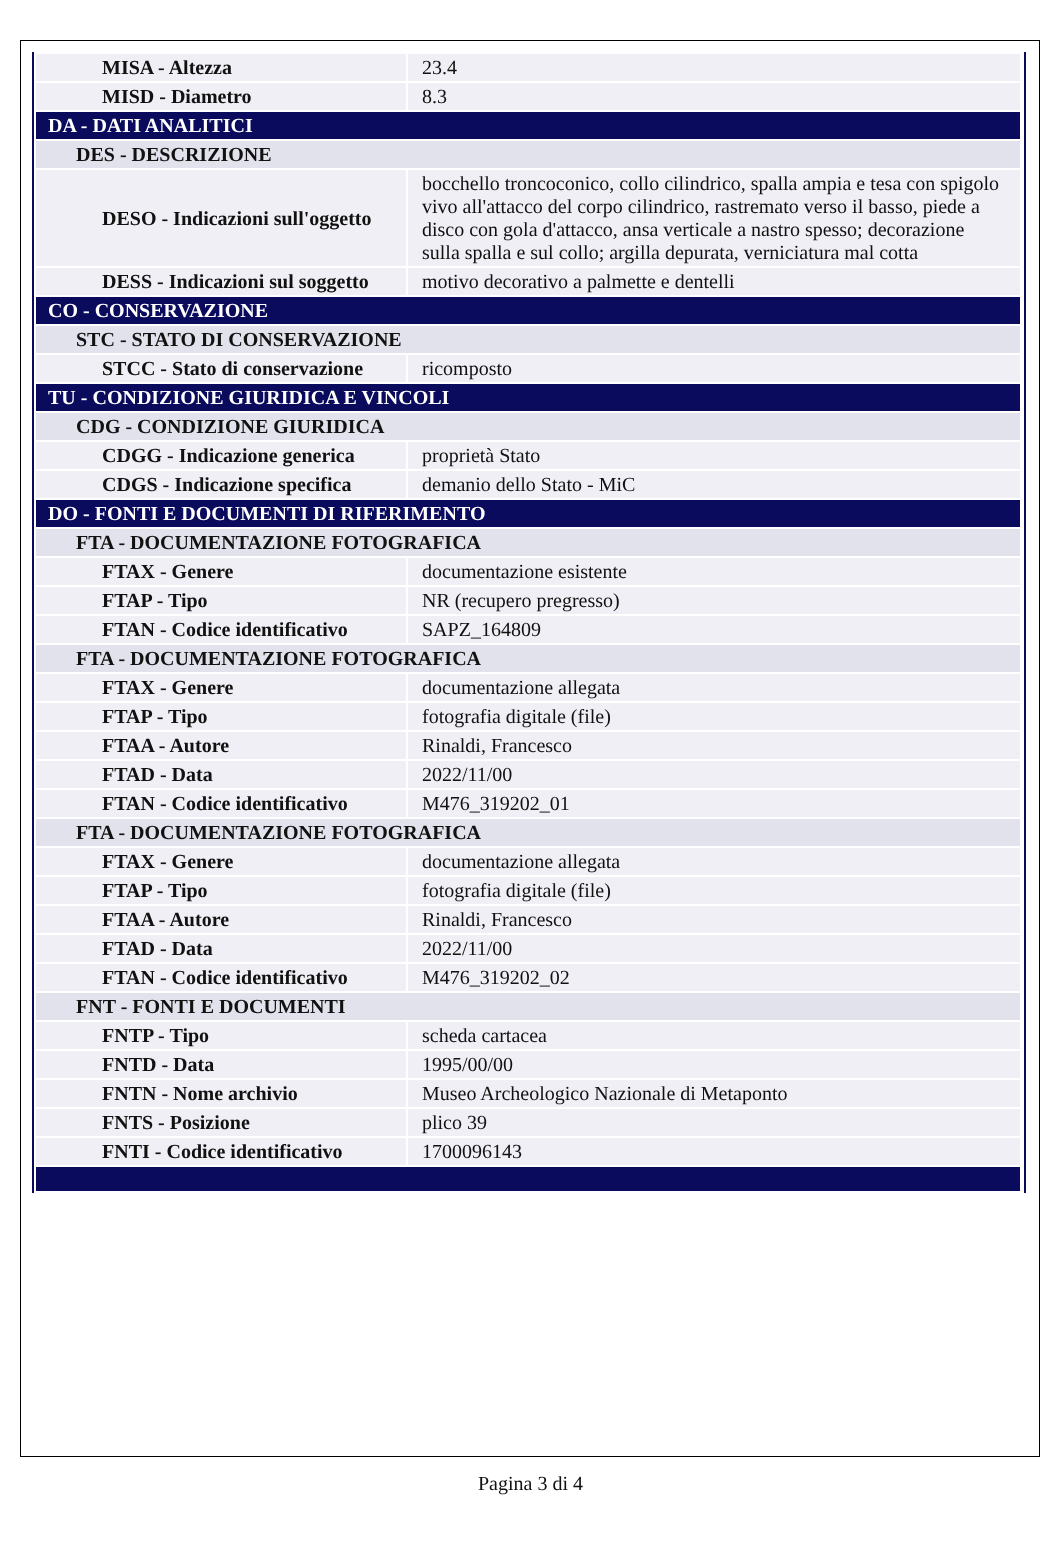| MISA - Altezza | 23.4 |
| MISD - Diametro | 8.3 |
| DA - DATI ANALITICI | |
| DES - DESCRIZIONE | |
| DESO - Indicazioni sull'oggetto | bocchello troncoconico, collo cilindrico, spalla ampia e tesa con spigolo vivo all'attacco del corpo cilindrico, rastremato verso il basso, piede a disco con gola d'attacco, ansa verticale a nastro spesso; decorazione sulla spalla e sul collo; argilla depurata, verniciatura mal cotta |
| DESS - Indicazioni sul soggetto | motivo decorativo a palmette e dentelli |
| CO - CONSERVAZIONE | |
| STC - STATO DI CONSERVAZIONE | |
| STCC - Stato di conservazione | ricomposto |
| TU - CONDIZIONE GIURIDICA E VINCOLI | |
| CDG - CONDIZIONE GIURIDICA | |
| CDGG - Indicazione generica | proprietà Stato |
| CDGS - Indicazione specifica | demanio dello Stato - MiC |
| DO - FONTI E DOCUMENTI DI RIFERIMENTO | |
| FTA - DOCUMENTAZIONE FOTOGRAFICA | |
| FTAX - Genere | documentazione esistente |
| FTAP - Tipo | NR (recupero pregresso) |
| FTAN - Codice identificativo | SAPZ_164809 |
| FTA - DOCUMENTAZIONE FOTOGRAFICA | |
| FTAX - Genere | documentazione allegata |
| FTAP - Tipo | fotografia digitale (file) |
| FTAA - Autore | Rinaldi, Francesco |
| FTAD - Data | 2022/11/00 |
| FTAN - Codice identificativo | M476_319202_01 |
| FTA - DOCUMENTAZIONE FOTOGRAFICA | |
| FTAX - Genere | documentazione allegata |
| FTAP - Tipo | fotografia digitale (file) |
| FTAA - Autore | Rinaldi, Francesco |
| FTAD - Data | 2022/11/00 |
| FTAN - Codice identificativo | M476_319202_02 |
| FNT - FONTI E DOCUMENTI | |
| FNTP - Tipo | scheda cartacea |
| FNTD - Data | 1995/00/00 |
| FNTN - Nome archivio | Museo Archeologico Nazionale di Metaponto |
| FNTS - Posizione | plico 39 |
| FNTI - Codice identificativo | 1700096143 |
Pagina 3 di 4